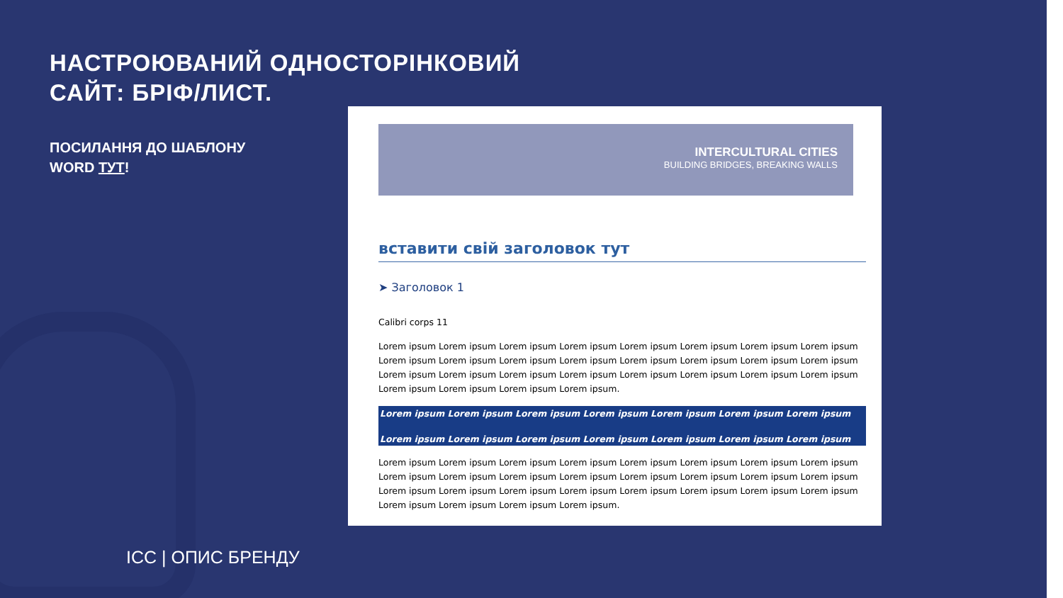НАСТРОЮВАНИЙ ОДНОСТОРІНКОВИЙ
САЙТ: БРІФ/ЛИСТ.
ПОСИЛАННЯ ДО ШАБЛОНУ
WORD ТУТ!
INTERCULTURAL CITIES
BUILDING BRIDGES, BREAKING WALLS
вставити свій заголовок тут
➤ Заголовок 1
Calibri corps 11
Lorem ipsum Lorem ipsum Lorem ipsum Lorem ipsum Lorem ipsum Lorem ipsum Lorem ipsum Lorem ipsum Lorem ipsum Lorem ipsum Lorem ipsum Lorem ipsum Lorem ipsum Lorem ipsum Lorem ipsum Lorem ipsum Lorem ipsum Lorem ipsum Lorem ipsum Lorem ipsum Lorem ipsum Lorem ipsum Lorem ipsum Lorem ipsum Lorem ipsum Lorem ipsum Lorem ipsum Lorem ipsum.
Lorem ipsum Lorem ipsum Lorem ipsum Lorem ipsum Lorem ipsum Lorem ipsum Lorem ipsum
Lorem ipsum Lorem ipsum Lorem ipsum Lorem ipsum Lorem ipsum Lorem ipsum Lorem ipsum
Lorem ipsum Lorem ipsum Lorem ipsum Lorem ipsum Lorem ipsum Lorem ipsum Lorem ipsum Lorem ipsum Lorem ipsum Lorem ipsum Lorem ipsum Lorem ipsum Lorem ipsum Lorem ipsum Lorem ipsum Lorem ipsum Lorem ipsum Lorem ipsum Lorem ipsum Lorem ipsum Lorem ipsum Lorem ipsum Lorem ipsum Lorem ipsum Lorem ipsum Lorem ipsum Lorem ipsum Lorem ipsum.
ICC | ОПИС БРЕНДУ